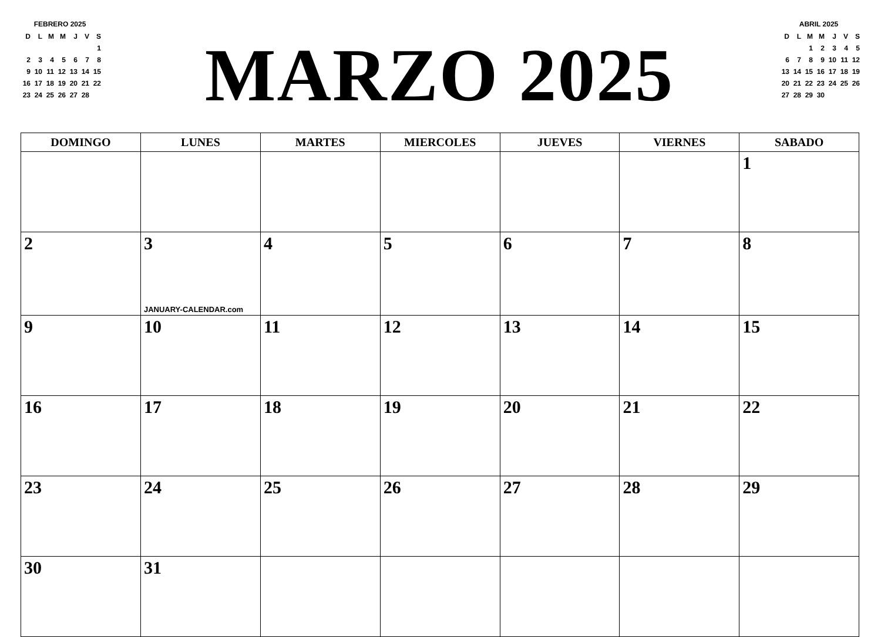FEBRERO 2025
| D | L | M | M | J | V | S |
| | | | | | | 1 |
| 2 | 3 | 4 | 5 | 6 | 7 | 8 |
| 9 | 10 | 11 | 12 | 13 | 14 | 15 |
| 16 | 17 | 18 | 19 | 20 | 21 | 22 |
| 23 | 24 | 25 | 26 | 27 | 28 | |
MARZO 2025
ABRIL 2025
| D | L | M | M | J | V | S |
| | | 1 | 2 | 3 | 4 | 5 |
| 6 | 7 | 8 | 9 | 10 | 11 | 12 |
| 13 | 14 | 15 | 16 | 17 | 18 | 19 |
| 20 | 21 | 22 | 23 | 24 | 25 | 26 |
| 27 | 28 | 29 | 30 | | | |
| DOMINGO | LUNES | MARTES | MIERCOLES | JUEVES | VIERNES | SABADO |
| --- | --- | --- | --- | --- | --- | --- |
| | | | | | | 1 |
| 2 | 3 JANUARY-CALENDAR.com | 4 | 5 | 6 | 7 | 8 |
| 9 | 10 | 11 | 12 | 13 | 14 | 15 |
| 16 | 17 | 18 | 19 | 20 | 21 | 22 |
| 23 | 24 | 25 | 26 | 27 | 28 | 29 |
| 30 | 31 | | | | | |